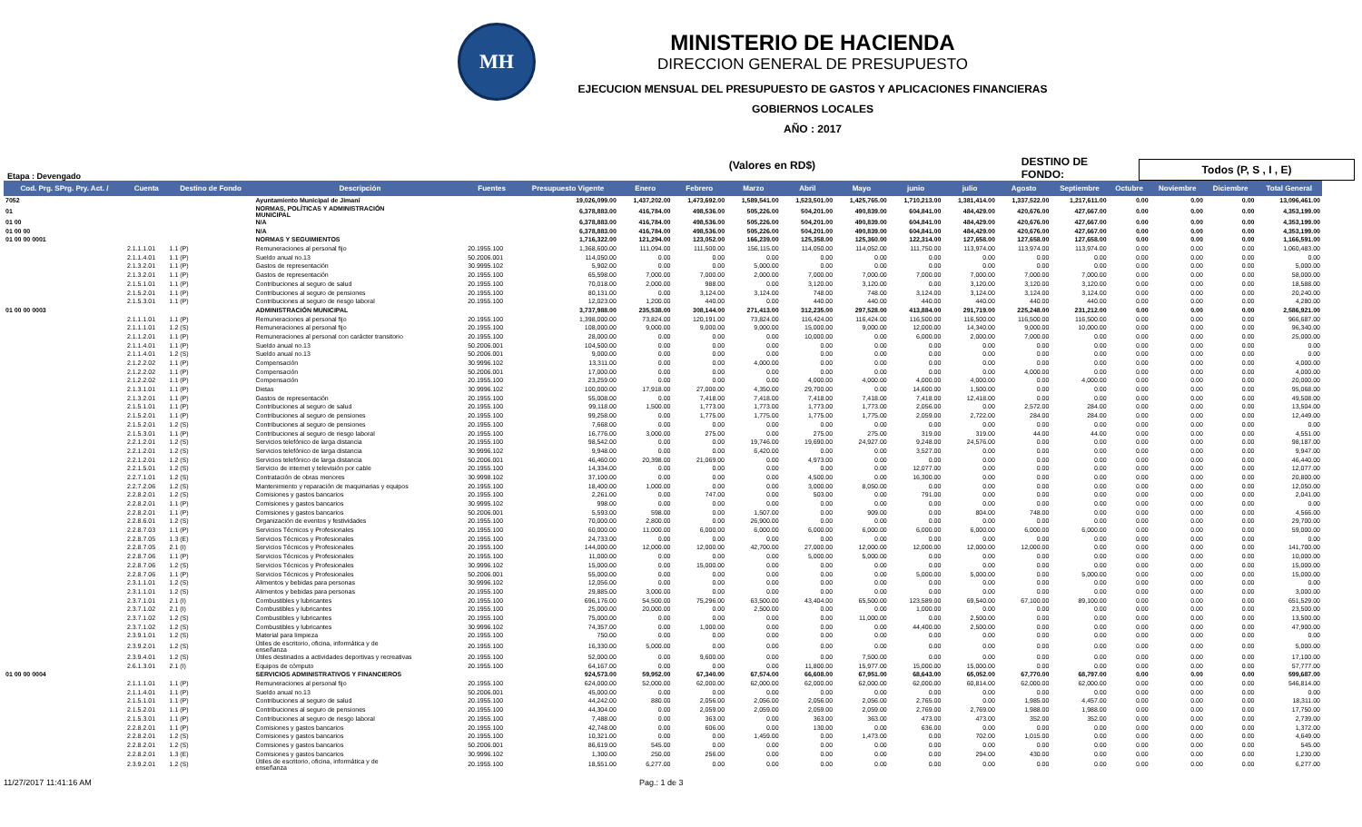MH
MINISTERIO DE HACIENDA
DIRECCION GENERAL DE PRESUPUESTO
EJECUCION MENSUAL DEL PRESUPUESTO DE GASTOS Y APLICACIONES FINANCIERAS
GOBIERNOS LOCALES
AÑO : 2017
Etapa : Devengado (Valores en RD$) DESTINO DE FONDO: Todos (P, S , I , E)
| Cod. Prg. SPrg. Pry. Act. / | Cuenta | Destino de Fondo | Descripción | Fuentes | Presupuesto Vigente | Enero | Febrero | Marzo | Abril | Mayo | junio | julio | Agosto | Septiembre | Octubre | Noviembre | Diciembre | Total General |
| --- | --- | --- | --- | --- | --- | --- | --- | --- | --- | --- | --- | --- | --- | --- | --- | --- | --- | --- |
| 7052 | | | Ayuntamiento Municipal de Jimaní | | 19,026,099.00 | 1,437,202.00 | 1,473,692.00 | 1,589,541.00 | 1,523,501.00 | 1,425,765.00 | 1,710,213.00 | 1,381,414.00 | 1,337,522.00 | 1,217,611.00 | 0.00 | 0.00 | 0.00 | 13,096,461.00 |
| 01 | | | NORMAS, POLÍTICAS Y ADMINISTRACIÓN MUNICIPAL | | 6,378,883.00 | 416,784.00 | 498,536.00 | 505,226.00 | 504,201.00 | 490,839.00 | 604,841.00 | 484,429.00 | 420,676.00 | 427,667.00 | 0.00 | 0.00 | 0.00 | 4,353,199.00 |
| 01 00 | | | N/A | | 6,378,883.00 | 416,784.00 | 498,536.00 | 505,226.00 | 504,201.00 | 490,839.00 | 604,841.00 | 484,429.00 | 420,676.00 | 427,667.00 | 0.00 | 0.00 | 0.00 | 4,353,199.00 |
| 01 00 00 | | | N/A | | 6,378,883.00 | 416,784.00 | 498,536.00 | 505,226.00 | 504,201.00 | 490,839.00 | 604,841.00 | 484,429.00 | 420,676.00 | 427,667.00 | 0.00 | 0.00 | 0.00 | 4,353,199.00 |
| 01 00 00 0001 | | | NORMAS Y SEGUIMIENTOS | | 1,716,322.00 | 121,294.00 | 123,052.00 | 166,239.00 | 125,358.00 | 125,360.00 | 122,314.00 | 127,658.00 | 127,658.00 | 127,658.00 | 0.00 | 0.00 | 0.00 | 1,166,591.00 |
| | 2.1.1.1.01 | 1.1 (P) | Remuneraciones al personal fijo | 20.1955.100 | 1,368,600.00 | 111,094.00 | 111,500.00 | 156,115.00 | 114,050.00 | 114,052.00 | 111,750.00 | 113,974.00 | 113,974.00 | 113,974.00 | 0.00 | 0.00 | 0.00 | 1,060,483.00 |
| | 2.1.1.4.01 | 1.1 (P) | Sueldo anual no.13 | 50.2006.001 | 114,050.00 | 0.00 | 0.00 | 0.00 | 0.00 | 0.00 | 0.00 | 0.00 | 0.00 | 0.00 | 0.00 | 0.00 | 0.00 | 0.00 |
| | 2.1.3.2.01 | 1.1 (P) | Gastos de representación | 30.9995.102 | 5,902.00 | 0.00 | 0.00 | 5,000.00 | 0.00 | 0.00 | 0.00 | 0.00 | 0.00 | 0.00 | 0.00 | 0.00 | 0.00 | 5,000.00 |
| | 2.1.3.2.01 | 1.1 (P) | Gastos de representación | 20.1955.100 | 65,598.00 | 7,000.00 | 7,000.00 | 2,000.00 | 7,000.00 | 7,000.00 | 7,000.00 | 7,000.00 | 7,000.00 | 7,000.00 | 0.00 | 0.00 | 0.00 | 58,000.00 |
| | 2.1.5.1.01 | 1.1 (P) | Contribuciones al seguro de salud | 20.1955.100 | 70,018.00 | 2,000.00 | 988.00 | 0.00 | 3,120.00 | 3,120.00 | 0.00 | 3,120.00 | 3,120.00 | 3,120.00 | 0.00 | 0.00 | 0.00 | 18,588.00 |
| | 2.1.5.2.01 | 1.1 (P) | Contribuciones al seguro de pensiones | 20.1955.100 | 80,131.00 | 0.00 | 3,124.00 | 3,124.00 | 748.00 | 748.00 | 3,124.00 | 3,124.00 | 3,124.00 | 3,124.00 | 0.00 | 0.00 | 0.00 | 20,240.00 |
| | 2.1.5.3.01 | 1.1 (P) | Contribuciones al seguro de riesgo laboral | 20.1955.100 | 12,023.00 | 1,200.00 | 440.00 | 0.00 | 440.00 | 440.00 | 440.00 | 440.00 | 440.00 | 440.00 | 0.00 | 0.00 | 0.00 | 4,280.00 |
| 01 00 00 0003 | | | ADMINISTRACIÓN MUNICIPAL | | 3,737,988.00 | 235,538.00 | 308,144.00 | 271,413.00 | 312,235.00 | 297,528.00 | 413,884.00 | 291,719.00 | 225,248.00 | 231,212.00 | 0.00 | 0.00 | 0.00 | 2,586,921.00 |
| | 2.1.1.1.01 | 1.1 (P) | Remuneraciones al personal fijo | 20.1955.100 | 1,398,000.00 | 73,824.00 | 120,191.00 | 73,824.00 | 116,424.00 | 116,424.00 | 116,500.00 | 116,500.00 | 116,500.00 | 116,500.00 | 0.00 | 0.00 | 0.00 | 966,687.00 |
| | 2.1.1.1.01 | 1.2 (S) | Remuneraciones al personal fijo | 20.1955.100 | 108,000.00 | 9,000.00 | 9,000.00 | 9,000.00 | 15,000.00 | 9,000.00 | 12,000.00 | 14,340.00 | 9,000.00 | 10,000.00 | 0.00 | 0.00 | 0.00 | 96,340.00 |
| | 2.1.1.2.01 | 1.1 (P) | Remuneraciones al personal con carácter transitorio | 20.1955.100 | 28,000.00 | 0.00 | 0.00 | 0.00 | 10,000.00 | 0.00 | 6,000.00 | 2,000.00 | 7,000.00 | 0.00 | 0.00 | 0.00 | 0.00 | 25,000.00 |
| | 2.1.1.4.01 | 1.1 (P) | Sueldo anual no.13 | 50.2006.001 | 104,500.00 | 0.00 | 0.00 | 0.00 | 0.00 | 0.00 | 0.00 | 0.00 | 0.00 | 0.00 | 0.00 | 0.00 | 0.00 | 0.00 |
| | 2.1.1.4.01 | 1.2 (S) | Sueldo anual no.13 | 50.2006.001 | 9,000.00 | 0.00 | 0.00 | 0.00 | 0.00 | 0.00 | 0.00 | 0.00 | 0.00 | 0.00 | 0.00 | 0.00 | 0.00 | 0.00 |
| | 2.1.2.2.02 | 1.1 (P) | Compensación | 30.9996.102 | 13,311.00 | 0.00 | 0.00 | 4,000.00 | 0.00 | 0.00 | 0.00 | 0.00 | 0.00 | 0.00 | 0.00 | 0.00 | 0.00 | 4,000.00 |
| | 2.1.2.2.02 | 1.1 (P) | Compensación | 50.2006.001 | 17,000.00 | 0.00 | 0.00 | 0.00 | 0.00 | 0.00 | 0.00 | 0.00 | 4,000.00 | 0.00 | 0.00 | 0.00 | 0.00 | 4,000.00 |
| | 2.1.2.2.02 | 1.1 (P) | Compensación | 20.1955.100 | 23,259.00 | 0.00 | 0.00 | 0.00 | 4,000.00 | 4,000.00 | 4,000.00 | 4,000.00 | 0.00 | 4,000.00 | 0.00 | 0.00 | 0.00 | 20,000.00 |
| | 2.1.3.1.01 | 1.1 (P) | Dietas | 30.9996.102 | 100,000.00 | 17,918.00 | 27,000.00 | 4,350.00 | 29,700.00 | 0.00 | 14,600.00 | 1,500.00 | 0.00 | 0.00 | 0.00 | 0.00 | 0.00 | 95,068.00 |
| | 2.1.3.2.01 | 1.1 (P) | Gastos de representación | 20.1955.100 | 55,008.00 | 0.00 | 7,418.00 | 7,418.00 | 7,418.00 | 7,418.00 | 7,418.00 | 12,418.00 | 0.00 | 0.00 | 0.00 | 0.00 | 0.00 | 49,508.00 |
| | 2.1.5.1.01 | 1.1 (P) | Contribuciones al seguro de salud | 20.1955.100 | 99,118.00 | 1,500.00 | 1,773.00 | 1,773.00 | 1,773.00 | 1,773.00 | 2,056.00 | 0.00 | 2,572.00 | 284.00 | 0.00 | 0.00 | 0.00 | 13,504.00 |
| | 2.1.5.2.01 | 1.1 (P) | Contribuciones al seguro de pensiones | 20.1955.100 | 99,258.00 | 0.00 | 1,775.00 | 1,775.00 | 1,775.00 | 1,775.00 | 2,059.00 | 2,722.00 | 284.00 | 284.00 | 0.00 | 0.00 | 0.00 | 12,449.00 |
| | 2.1.5.2.01 | 1.2 (S) | Contribuciones al seguro de pensiones | 20.1955.100 | 7,668.00 | 0.00 | 0.00 | 0.00 | 0.00 | 0.00 | 0.00 | 0.00 | 0.00 | 0.00 | 0.00 | 0.00 | 0.00 | 0.00 |
| | 2.1.5.3.01 | 1.1 (P) | Contribuciones al seguro de riesgo laboral | 20.1955.100 | 16,776.00 | 3,000.00 | 275.00 | 0.00 | 275.00 | 275.00 | 319.00 | 319.00 | 44.00 | 44.00 | 0.00 | 0.00 | 0.00 | 4,551.00 |
| | 2.2.1.2.01 | 1.2 (S) | Servicios telefónico de larga distancia | 20.1955.100 | 98,542.00 | 0.00 | 0.00 | 19,746.00 | 19,690.00 | 24,927.00 | 9,248.00 | 24,576.00 | 0.00 | 0.00 | 0.00 | 0.00 | 0.00 | 98,187.00 |
| | 2.2.1.2.01 | 1.2 (S) | Servicios telefónico de larga distancia | 30.9996.102 | 9,948.00 | 0.00 | 0.00 | 6,420.00 | 0.00 | 0.00 | 3,527.00 | 0.00 | 0.00 | 0.00 | 0.00 | 0.00 | 0.00 | 9,947.00 |
| | 2.2.1.2.01 | 1.2 (S) | Servicios telefónico de larga distancia | 50.2006.001 | 46,460.00 | 20,398.00 | 21,069.00 | 0.00 | 4,973.00 | 0.00 | 0.00 | 0.00 | 0.00 | 0.00 | 0.00 | 0.00 | 0.00 | 46,440.00 |
| | 2.2.1.5.01 | 1.2 (S) | Servicio de internet y televisión por cable | 20.1955.100 | 14,334.00 | 0.00 | 0.00 | 0.00 | 0.00 | 0.00 | 12,077.00 | 0.00 | 0.00 | 0.00 | 0.00 | 0.00 | 0.00 | 12,077.00 |
| | 2.2.7.1.01 | 1.2 (S) | Contratación de obras menores | 30.9998.102 | 37,100.00 | 0.00 | 0.00 | 0.00 | 4,500.00 | 0.00 | 16,300.00 | 0.00 | 0.00 | 0.00 | 0.00 | 0.00 | 0.00 | 20,800.00 |
| | 2.2.7.2.06 | 1.2 (S) | Mantenimiento y reparación de maquinarias y equipos | 20.1955.100 | 18,400.00 | 1,000.00 | 0.00 | 0.00 | 3,000.00 | 8,050.00 | 0.00 | 0.00 | 0.00 | 0.00 | 0.00 | 0.00 | 0.00 | 12,050.00 |
| | 2.2.8.2.01 | 1.2 (S) | Comisiones y gastos bancarios | 20.1955.100 | 2,261.00 | 0.00 | 747.00 | 0.00 | 503.00 | 0.00 | 791.00 | 0.00 | 0.00 | 0.00 | 0.00 | 0.00 | 0.00 | 2,041.00 |
| | 2.2.8.2.01 | 1.1 (P) | Comisiones y gastos bancarios | 30.9995.102 | 998.00 | 0.00 | 0.00 | 0.00 | 0.00 | 0.00 | 0.00 | 0.00 | 0.00 | 0.00 | 0.00 | 0.00 | 0.00 | 0.00 |
| | 2.2.8.2.01 | 1.1 (P) | Comisiones y gastos bancarios | 50.2006.001 | 5,593.00 | 598.00 | 0.00 | 1,507.00 | 0.00 | 909.00 | 0.00 | 804.00 | 748.00 | 0.00 | 0.00 | 0.00 | 0.00 | 4,566.00 |
| | 2.2.8.6.01 | 1.2 (S) | Organización de eventos y festividades | 20.1955.100 | 70,000.00 | 2,800.00 | 0.00 | 26,900.00 | 0.00 | 0.00 | 0.00 | 0.00 | 0.00 | 0.00 | 0.00 | 0.00 | 0.00 | 29,700.00 |
| | 2.2.8.7.03 | 1.1 (P) | Servicios Técnicos y Profesionales | 20.1955.100 | 60,000.00 | 11,000.00 | 6,000.00 | 6,000.00 | 6,000.00 | 6,000.00 | 6,000.00 | 6,000.00 | 6,000.00 | 6,000.00 | 0.00 | 0.00 | 0.00 | 59,000.00 |
| | 2.2.8.7.05 | 1.3 (E) | Servicios Técnicos y Profesionales | 20.1955.100 | 24,733.00 | 0.00 | 0.00 | 0.00 | 0.00 | 0.00 | 0.00 | 0.00 | 0.00 | 0.00 | 0.00 | 0.00 | 0.00 | 0.00 |
| | 2.2.8.7.05 | 2.1 (I) | Servicios Técnicos y Profesionales | 20.1955.100 | 144,000.00 | 12,000.00 | 12,000.00 | 42,700.00 | 27,000.00 | 12,000.00 | 12,000.00 | 12,000.00 | 12,000.00 | 0.00 | 0.00 | 0.00 | 0.00 | 141,700.00 |
| | 2.2.8.7.06 | 1.1 (P) | Servicios Técnicos y Profesionales | 20.1955.100 | 11,000.00 | 0.00 | 0.00 | 0.00 | 5,000.00 | 5,000.00 | 0.00 | 0.00 | 0.00 | 0.00 | 0.00 | 0.00 | 0.00 | 10,000.00 |
| | 2.2.8.7.06 | 1.2 (S) | Servicios Técnicos y Profesionales | 30.9996.102 | 15,000.00 | 0.00 | 15,000.00 | 0.00 | 0.00 | 0.00 | 0.00 | 0.00 | 0.00 | 0.00 | 0.00 | 0.00 | 0.00 | 15,000.00 |
| | 2.2.8.7.06 | 1.1 (P) | Servicios Técnicos y Profesionales | 50.2006.001 | 55,000.00 | 0.00 | 0.00 | 0.00 | 0.00 | 0.00 | 5,000.00 | 5,000.00 | 0.00 | 5,000.00 | 0.00 | 0.00 | 0.00 | 15,000.00 |
| | 2.3.1.1.01 | 1.2 (S) | Alimentos y bebidas para personas | 30.9996.102 | 12,056.00 | 0.00 | 0.00 | 0.00 | 0.00 | 0.00 | 0.00 | 0.00 | 0.00 | 0.00 | 0.00 | 0.00 | 0.00 | 0.00 |
| | 2.3.1.1.01 | 1.2 (S) | Alimentos y bebidas para personas | 20.1955.100 | 29,885.00 | 3,000.00 | 0.00 | 0.00 | 0.00 | 0.00 | 0.00 | 0.00 | 0.00 | 0.00 | 0.00 | 0.00 | 0.00 | 3,000.00 |
| | 2.3.7.1.01 | 2.1 (I) | Combustibles y lubricantes | 20.1955.100 | 696,176.00 | 54,500.00 | 75,296.00 | 63,500.00 | 43,404.00 | 65,500.00 | 123,589.00 | 69,540.00 | 67,100.00 | 89,100.00 | 0.00 | 0.00 | 0.00 | 651,529.00 |
| | 2.3.7.1.02 | 2.1 (I) | Combustibles y lubricantes | 20.1955.100 | 25,000.00 | 20,000.00 | 0.00 | 2,500.00 | 0.00 | 0.00 | 1,000.00 | 0.00 | 0.00 | 0.00 | 0.00 | 0.00 | 0.00 | 23,500.00 |
| | 2.3.7.1.02 | 1.2 (S) | Combustibles y lubricantes | 20.1955.100 | 75,000.00 | 0.00 | 0.00 | 0.00 | 0.00 | 11,000.00 | 0.00 | 2,500.00 | 0.00 | 0.00 | 0.00 | 0.00 | 0.00 | 13,500.00 |
| | 2.3.7.1.02 | 1.2 (S) | Combustibles y lubricantes | 30.9996.102 | 74,357.00 | 0.00 | 1,000.00 | 0.00 | 0.00 | 0.00 | 44,400.00 | 2,500.00 | 0.00 | 0.00 | 0.00 | 0.00 | 0.00 | 47,900.00 |
| | 2.3.9.1.01 | 1.2 (S) | Material para limpieza | 20.1955.100 | 750.00 | 0.00 | 0.00 | 0.00 | 0.00 | 0.00 | 0.00 | 0.00 | 0.00 | 0.00 | 0.00 | 0.00 | 0.00 | 0.00 |
| | 2.3.9.2.01 | 1.2 (S) | Útiles de escritorio, oficina, informática y de enseñanza | 20.1955.100 | 16,330.00 | 5,000.00 | 0.00 | 0.00 | 0.00 | 0.00 | 0.00 | 0.00 | 0.00 | 0.00 | 0.00 | 0.00 | 0.00 | 5,000.00 |
| | 2.3.9.4.01 | 1.2 (S) | Útiles destinados a actividades deportivas y recreativas | 20.1955.100 | 52,000.00 | 0.00 | 9,600.00 | 0.00 | 0.00 | 7,500.00 | 0.00 | 0.00 | 0.00 | 0.00 | 0.00 | 0.00 | 0.00 | 17,100.00 |
| | 2.6.1.3.01 | 2.1 (I) | Equipos de cómputo | 20.1955.100 | 64,167.00 | 0.00 | 0.00 | 0.00 | 11,800.00 | 15,977.00 | 15,000.00 | 15,000.00 | 0.00 | 0.00 | 0.00 | 0.00 | 0.00 | 57,777.00 |
| 01 00 00 0004 | | | SERVICIOS ADMINISTRATIVOS Y FINANCIEROS | | 924,573.00 | 59,952.00 | 67,340.00 | 67,574.00 | 66,608.00 | 67,951.00 | 68,643.00 | 65,052.00 | 67,770.00 | 68,797.00 | 0.00 | 0.00 | 0.00 | 599,687.00 |
| | 2.1.1.1.01 | 1.1 (P) | Remuneraciones al personal fijo | 20.1955.100 | 624,000.00 | 52,000.00 | 62,000.00 | 62,000.00 | 62,000.00 | 62,000.00 | 62,000.00 | 60,814.00 | 62,000.00 | 62,000.00 | 0.00 | 0.00 | 0.00 | 546,814.00 |
| | 2.1.1.4.01 | 1.1 (P) | Sueldo anual no.13 | 50.2006.001 | 45,000.00 | 0.00 | 0.00 | 0.00 | 0.00 | 0.00 | 0.00 | 0.00 | 0.00 | 0.00 | 0.00 | 0.00 | 0.00 | 0.00 |
| | 2.1.5.1.01 | 1.1 (P) | Contribuciones al seguro de salud | 20.1955.100 | 44,242.00 | 880.00 | 2,056.00 | 2,056.00 | 2,056.00 | 2,056.00 | 2,765.00 | 0.00 | 1,985.00 | 4,457.00 | 0.00 | 0.00 | 0.00 | 18,311.00 |
| | 2.1.5.2.01 | 1.1 (P) | Contribuciones al seguro de pensiones | 20.1955.100 | 44,304.00 | 0.00 | 2,059.00 | 2,059.00 | 2,059.00 | 2,059.00 | 2,769.00 | 2,769.00 | 1,988.00 | 1,988.00 | 0.00 | 0.00 | 0.00 | 17,750.00 |
| | 2.1.5.3.01 | 1.1 (P) | Contribuciones al seguro de riesgo laboral | 20.1955.100 | 7,488.00 | 0.00 | 363.00 | 0.00 | 363.00 | 363.00 | 473.00 | 473.00 | 352.00 | 352.00 | 0.00 | 0.00 | 0.00 | 2,739.00 |
| | 2.2.8.2.01 | 1.1 (P) | Comisiones y gastos bancarios | 20.1955.100 | 42,748.00 | 0.00 | 606.00 | 0.00 | 130.00 | 0.00 | 636.00 | 0.00 | 0.00 | 0.00 | 0.00 | 0.00 | 0.00 | 1,372.00 |
| | 2.2.8.2.01 | 1.2 (S) | Comisiones y gastos bancarios | 20.1955.100 | 10,321.00 | 0.00 | 0.00 | 1,459.00 | 0.00 | 1,473.00 | 0.00 | 702.00 | 1,015.00 | 0.00 | 0.00 | 0.00 | 0.00 | 4,649.00 |
| | 2.2.8.2.01 | 1.2 (S) | Comisiones y gastos bancarios | 50.2006.001 | 86,619.00 | 545.00 | 0.00 | 0.00 | 0.00 | 0.00 | 0.00 | 0.00 | 0.00 | 0.00 | 0.00 | 0.00 | 0.00 | 545.00 |
| | 2.2.8.2.01 | 1.3 (E) | Comisiones y gastos bancarios | 30.9996.102 | 1,300.00 | 250.00 | 256.00 | 0.00 | 0.00 | 0.00 | 0.00 | 294.00 | 430.00 | 0.00 | 0.00 | 0.00 | 0.00 | 1,230.00 |
| | 2.3.9.2.01 | 1.2 (S) | Útiles de escritorio, oficina, informática y de enseñanza | 20.1955.100 | 18,551.00 | 6,277.00 | 0.00 | 0.00 | 0.00 | 0.00 | 0.00 | 0.00 | 0.00 | 0.00 | 0.00 | 0.00 | 0.00 | 6,277.00 |
11/27/2017 11:41:16 AM Pag.: 1 de 3